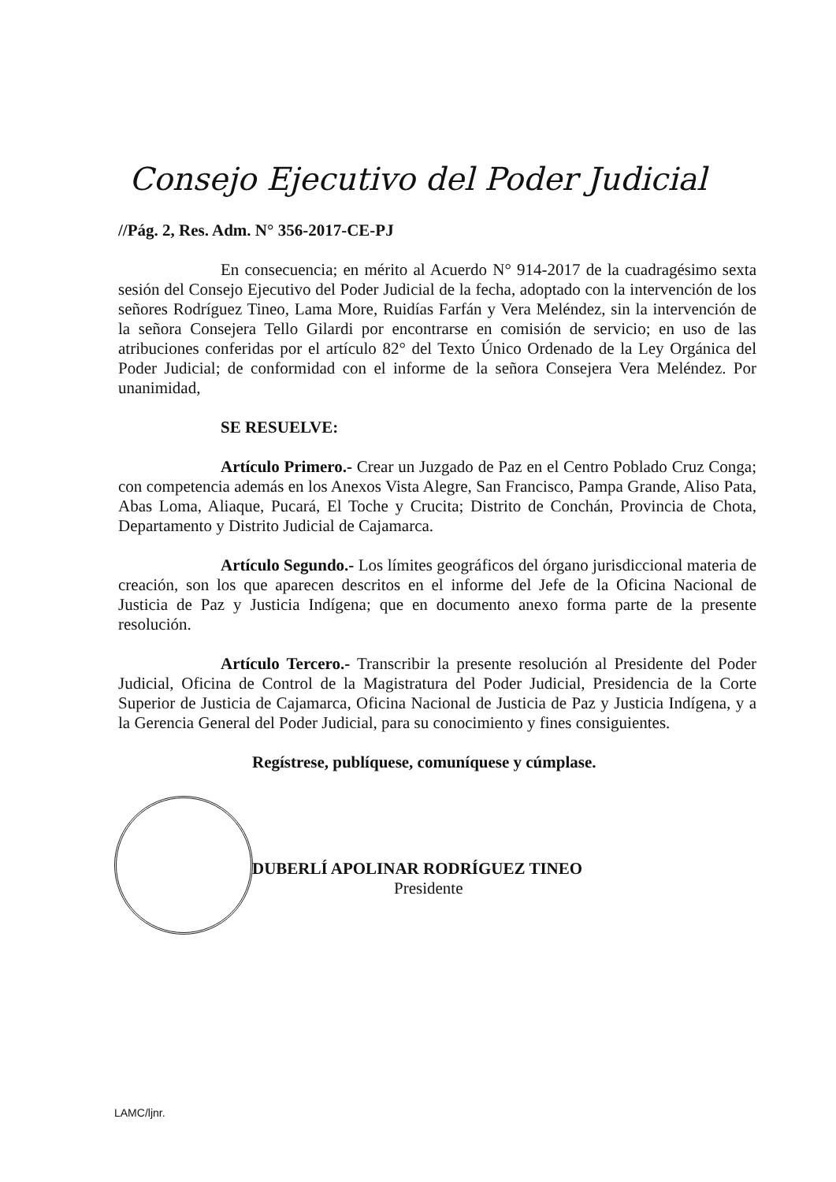Consejo Ejecutivo del Poder Judicial
//Pág. 2, Res. Adm. N° 356-2017-CE-PJ
En consecuencia; en mérito al Acuerdo N° 914-2017 de la cuadragésimo sexta sesión del Consejo Ejecutivo del Poder Judicial de la fecha, adoptado con la intervención de los señores Rodríguez Tineo, Lama More, Ruidías Farfán y Vera Meléndez, sin la intervención de la señora Consejera Tello Gilardi por encontrarse en comisión de servicio; en uso de las atribuciones conferidas por el artículo 82° del Texto Único Ordenado de la Ley Orgánica del Poder Judicial; de conformidad con el informe de la señora Consejera Vera Meléndez. Por unanimidad,
SE RESUELVE:
Artículo Primero.- Crear un Juzgado de Paz en el Centro Poblado Cruz Conga; con competencia además en los Anexos Vista Alegre, San Francisco, Pampa Grande, Aliso Pata, Abas Loma, Aliaque, Pucará, El Toche y Crucita; Distrito de Conchán, Provincia de Chota, Departamento y Distrito Judicial de Cajamarca.
Artículo Segundo.- Los límites geográficos del órgano jurisdiccional materia de creación, son los que aparecen descritos en el informe del Jefe de la Oficina Nacional de Justicia de Paz y Justicia Indígena; que en documento anexo forma parte de la presente resolución.
Artículo Tercero.- Transcribir la presente resolución al Presidente del Poder Judicial, Oficina de Control de la Magistratura del Poder Judicial, Presidencia de la Corte Superior de Justicia de Cajamarca, Oficina Nacional de Justicia de Paz y Justicia Indígena, y a la Gerencia General del Poder Judicial, para su conocimiento y fines consiguientes.
Regístrese, publíquese, comuníquese y cúmplase.
DUBERLÍ APOLINAR RODRÍGUEZ TINEO
Presidente
LAMC/ljnr.